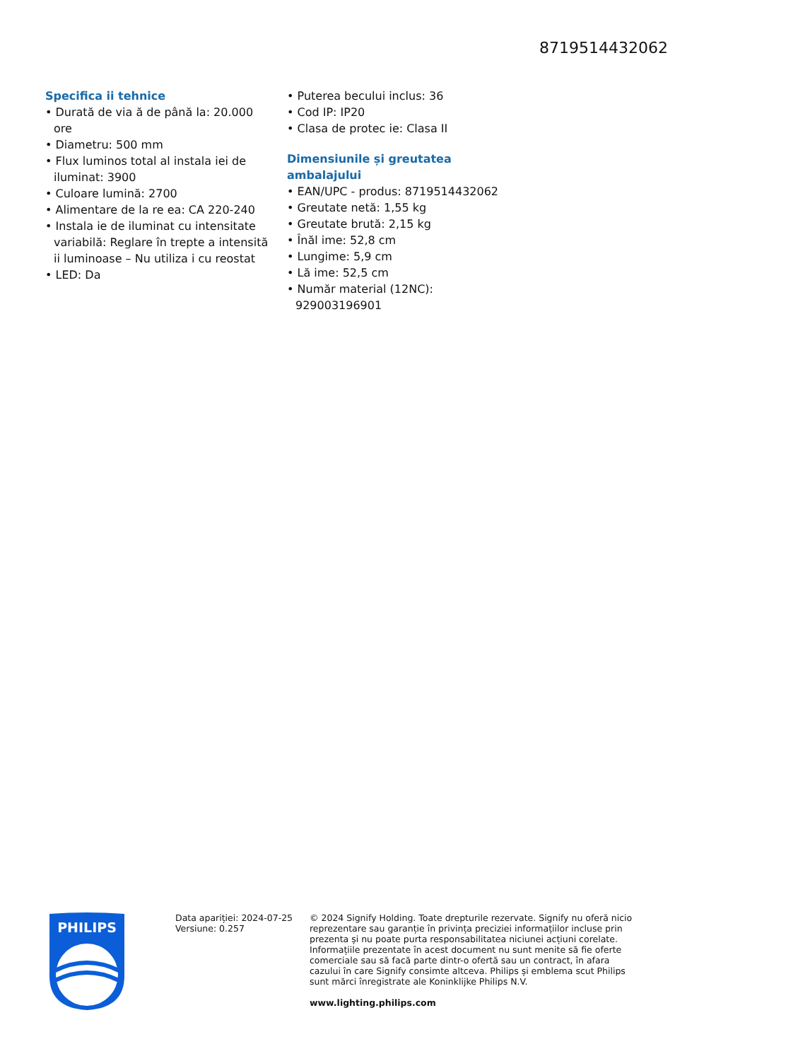8719514432062
Specifica ii tehnice
• Durată de via ă de până la: 20.000 ore
• Diametru: 500 mm
• Flux luminos total al instala iei de iluminat: 3900
• Culoare lumină: 2700
• Alimentare de la re ea: CA 220-240
• Instala ie de iluminat cu intensitate variabilă: Reglare în trepte a intensită ii luminoase – Nu utiliza i cu reostat
• LED: Da
• Puterea becului inclus: 36
• Cod IP: IP20
• Clasa de protec ie: Clasa II
Dimensiunile și greutatea ambalajului
• EAN/UPC - produs: 8719514432062
• Greutate netă: 1,55 kg
• Greutate brută: 2,15 kg
• Înăl ime: 52,8 cm
• Lungime: 5,9 cm
• Lă ime: 52,5 cm
• Număr material (12NC): 929003196901
PHILIPS
Data apariției: 2024-07-25
Versiune: 0.257
© 2024 Signify Holding. Toate drepturile rezervate. Signify nu oferă nicio reprezentare sau garanție în privința preciziei informațiilor incluse prin prezenta și nu poate purta responsabilitatea niciunei acțiuni corelate. Informațiile prezentate în acest document nu sunt menite să fie oferte comerciale sau să facă parte dintr-o ofertă sau un contract, în afara cazului în care Signify consimte altceva. Philips și emblema scut Philips sunt mărci înregistrate ale Koninklijke Philips N.V.
www.lighting.philips.com